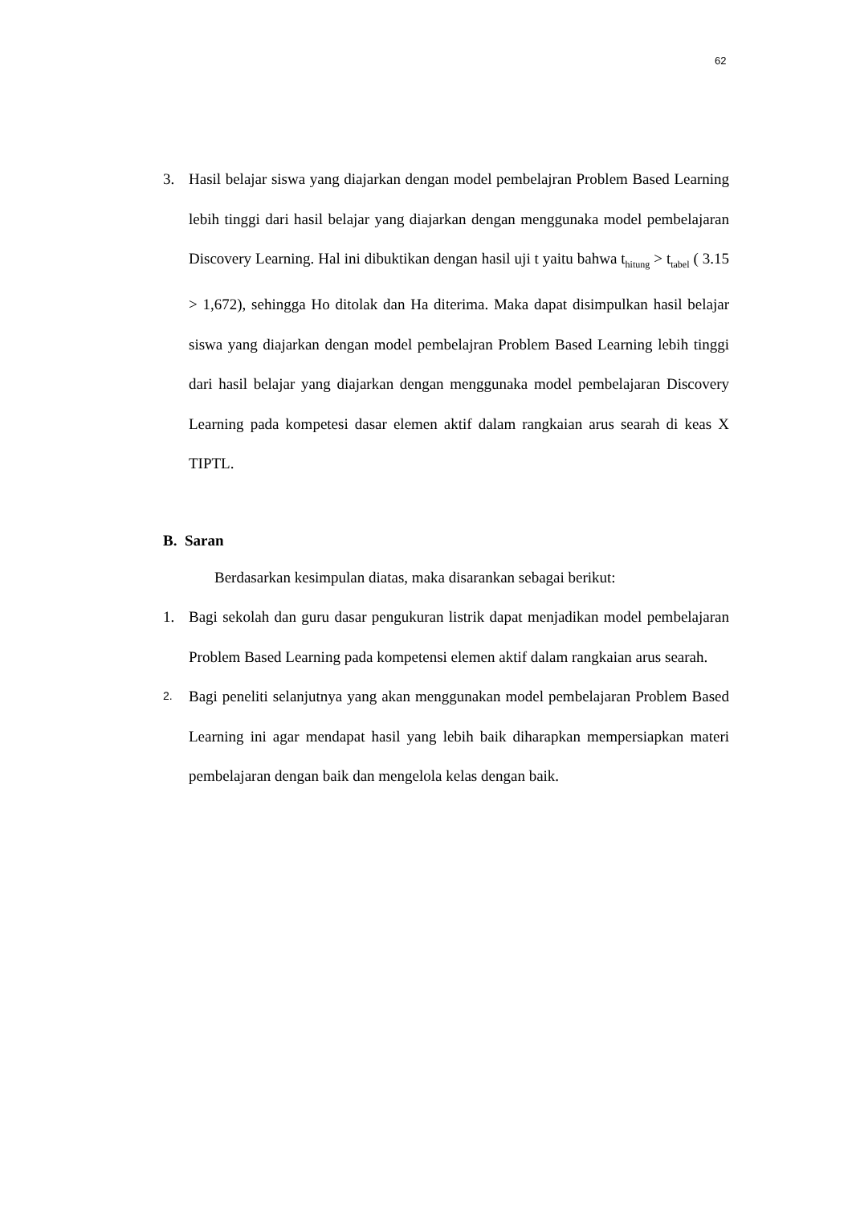62
3. Hasil belajar siswa yang diajarkan dengan model pembelajran Problem Based Learning lebih tinggi dari hasil belajar yang diajarkan dengan menggunaka model pembelajaran Discovery Learning. Hal ini dibuktikan dengan hasil uji t yaitu bahwa t<sub>hitung</sub> > t<sub>tabel</sub> ( 3.15 > 1,672), sehingga Ho ditolak dan Ha diterima. Maka dapat disimpulkan hasil belajar siswa yang diajarkan dengan model pembelajran Problem Based Learning lebih tinggi dari hasil belajar yang diajarkan dengan menggunaka model pembelajaran Discovery Learning pada kompetesi dasar elemen aktif dalam rangkaian arus searah di keas X TIPTL.
B. Saran
Berdasarkan kesimpulan diatas, maka disarankan sebagai berikut:
1. Bagi sekolah dan guru dasar pengukuran listrik dapat menjadikan model pembelajaran Problem Based Learning pada kompetensi elemen aktif dalam rangkaian arus searah.
2. Bagi peneliti selanjutnya yang akan menggunakan model pembelajaran Problem Based Learning ini agar mendapat hasil yang lebih baik diharapkan mempersiapkan materi pembelajaran dengan baik dan mengelola kelas dengan baik.